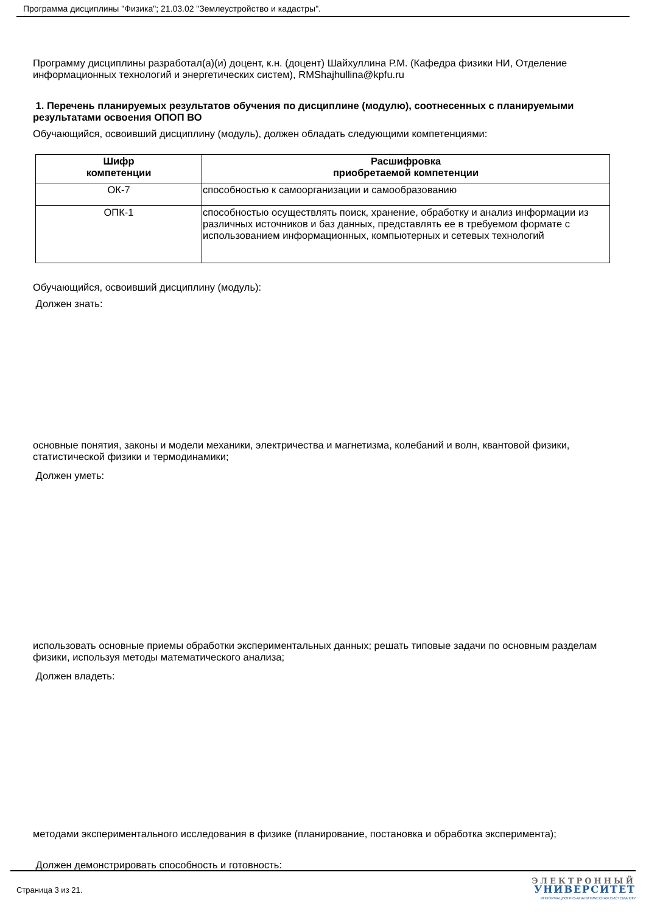Программа дисциплины "Физика"; 21.03.02 "Землеустройство и кадастры".
Программу дисциплины разработал(а)(и) доцент, к.н. (доцент) Шайхуллина Р.М. (Кафедра физики НИ, Отделение информационных технологий и энергетических систем), RMShajhullina@kpfu.ru
1. Перечень планируемых результатов обучения по дисциплине (модулю), соотнесенных с планируемыми результатами освоения ОПОП ВО
Обучающийся, освоивший дисциплину (модуль), должен обладать следующими компетенциями:
| Шифр компетенции | Расшифровка приобретаемой компетенции |
| --- | --- |
| ОК-7 | способностью к самоорганизации и самообразованию |
| ОПК-1 | способностью осуществлять поиск, хранение, обработку и анализ информации из различных источников и баз данных, представлять ее в требуемом формате с использованием информационных, компьютерных и сетевых технологий |
Обучающийся, освоивший дисциплину (модуль):
Должен знать:
основные понятия, законы и модели механики, электричества и магнетизма, колебаний и волн, квантовой физики, статистической физики и термодинамики;
Должен уметь:
использовать основные приемы обработки экспериментальных данных; решать типовые задачи по основным разделам физики, используя методы математического анализа;
Должен владеть:
методами экспериментального исследования в физике (планирование, постановка и обработка эксперимента);
Должен демонстрировать способность и готовность:
Страница 3 из 21.
ЭЛЕКТРОННЫЙ
УНИВЕРСИТЕТ
ИНФОРМАЦИОННО-АНАЛИТИЧЕСКАЯ СИСТЕМА КФУ